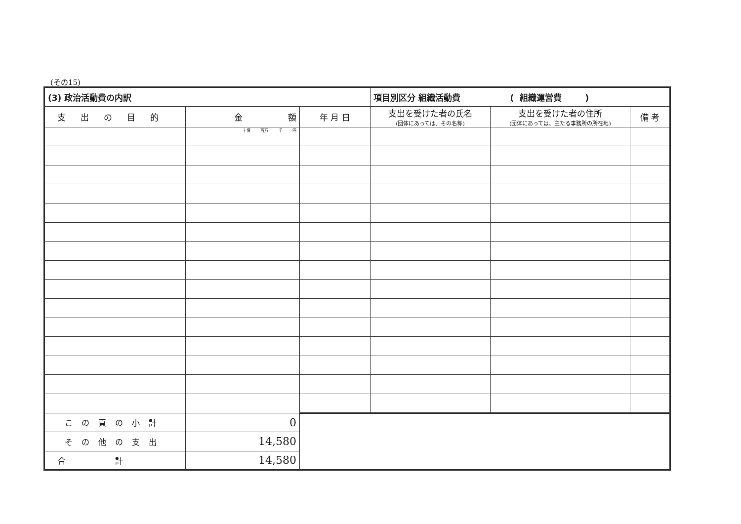(その15)
| (3) 政治活動費の内訳 | | | 項目別区分 組織活動費 ( 組織運営費 ) | | |
| 支出の目的 | 金 額 | 年 月 日 | 支出を受けた者の氏名 (団体にあっては、その名称) | 支出を受けた者の住所 (団体にあっては、主たる事務所の所在地) | 備 考 |
| | 十億 百万 千 円 | | | | |
| この頁の小計 | 0 | | | | |
| その他の支出 | 14,580 | | | | |
| 合計 | 14,580 | | | | |